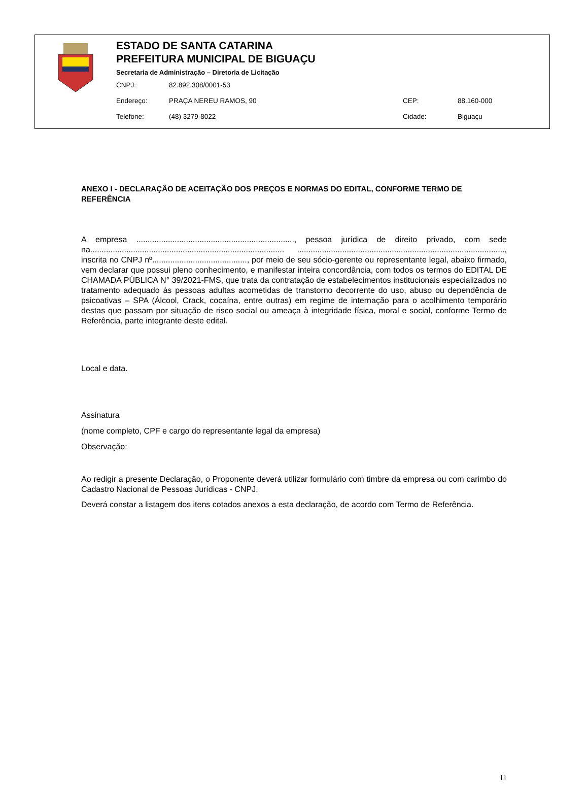ESTADO DE SANTA CATARINA
PREFEITURA MUNICIPAL DE BIGUAÇU
Secretaria de Administração – Diretoria de Licitação
CNPJ: 82.892.308/0001-53
Endereço: PRAÇA NEREU RAMOS, 90 CEP: 88.160-000
Telefone: (48) 3279-8022 Cidade: Biguaçu
ANEXO I - DECLARAÇÃO DE ACEITAÇÃO DOS PREÇOS E NORMAS DO EDITAL, CONFORME TERMO DE REFERÊNCIA
A empresa ......................................................................, pessoa jurídica de direito privado, com sede na...................................................................................... ............................................................................................, inscrita no CNPJ nº.........................................., por meio de seu sócio-gerente ou representante legal, abaixo firmado, vem declarar que possui pleno conhecimento, e manifestar inteira concordância, com todos os termos do EDITAL DE CHAMADA PÚBLICA N° 39/2021-FMS, que trata da contratação de estabelecimentos institucionais especializados no tratamento adequado às pessoas adultas acometidas de transtorno decorrente do uso, abuso ou dependência de psicoativas – SPA (Álcool, Crack, cocaína, entre outras) em regime de internação para o acolhimento temporário destas que passam por situação de risco social ou ameaça à integridade física, moral e social, conforme Termo de Referência, parte integrante deste edital.
Local e data.
Assinatura
(nome completo, CPF e cargo do representante legal da empresa)
Observação:
Ao redigir a presente Declaração, o Proponente deverá utilizar formulário com timbre da empresa ou com carimbo do Cadastro Nacional de Pessoas Jurídicas - CNPJ.
Deverá constar a listagem dos itens cotados anexos a esta declaração, de acordo com Termo de Referência.
11